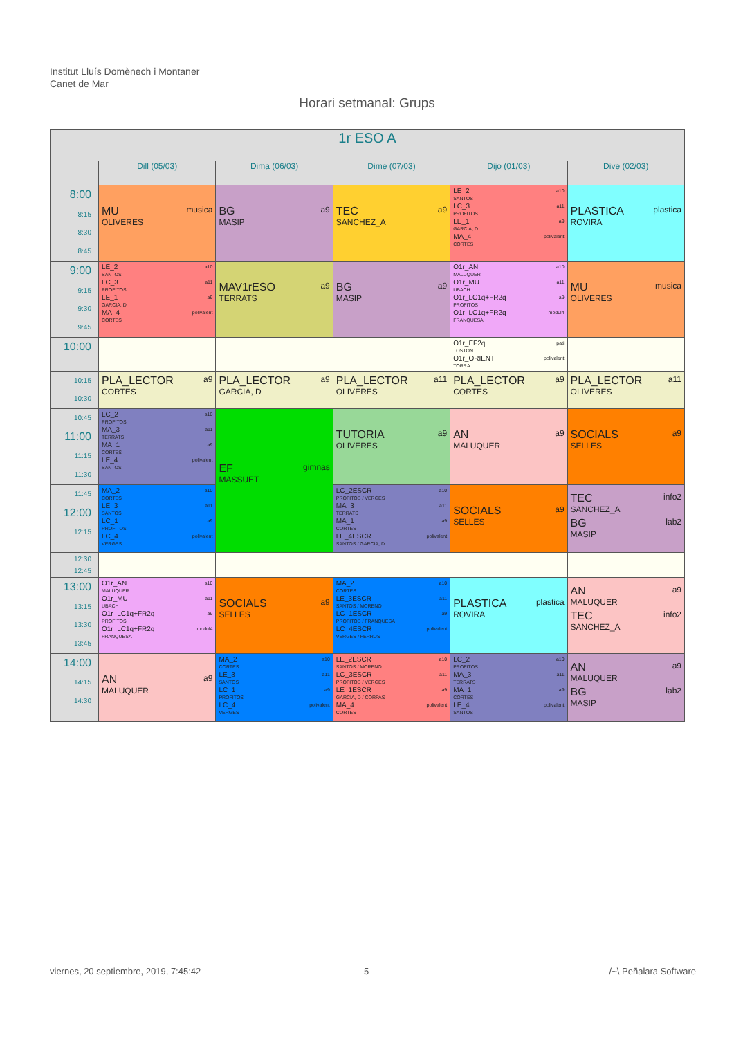Institut Lluís Domènech i Montaner
Canet de Mar
Horari setmanal: Grups
| 1r ESO A | | | | | |
| --- | --- | --- | --- | --- | --- |
| | Dill (05/03) | Dima (06/03) | Dime (07/03) | Dijo (01/03) | Dive (02/03) |
| 8:00 8:15 8:30 8:45 | MU musica OLIVERES | BG a9 MASIP | TEC a9 SANCHEZ_A | LE_2 a10 SANTOS LC_3 a11 PROFITOS LE_1 a9 GARCIA, D MA_4 polivalent CORTES | PLASTICA plastica ROVIRA |
| 9:00 9:15 9:30 9:45 | LE_2 a10 SANTOS LC_3 a11 PROFITOS LE_1 a9 GARCIA, D MA_4 polivalent CORTES | MAV1rESO a9 TERRATS | BG a9 MASIP | O1r_AN a10 MALUQUER O1r_MU a11 UBACH O1r_LC1q+FR2q a9 PROFITOS O1r_LC1q+FR2q modul4 FRANQUESA | MU musica OLIVERES |
| 10:00 | | | | O1r_EF2q pati TOSTON O1r_ORIENT polivalent TORRA | |
| 10:15 10:30 | PLA_LECTOR a9 CORTES | PLA_LECTOR a9 GARCIA, D | PLA_LECTOR a11 OLIVERES | PLA_LECTOR a9 CORTES | PLA_LECTOR a11 OLIVERES |
| 10:45 11:00 11:15 11:30 | LC_2 a10 PROFITOS MA_3 a11 TERRATS MA_1 a9 CORTES LE_4 polivalent SANTOS | EF gimnas MASSUET | TUTORIA a9 OLIVERES | AN a9 MALUQUER | SOCIALS a9 SELLES |
| 11:45 12:00 12:15 | MA_2 a10 CORTES LE_3 a11 SANTOS LC_1 a9 PROFITOS LC_4 polivalent VERGES | | LC_2ESCR a10 PROFITOS / VERGES MA_3 a11 TERRATS MA_1 a9 CORTES LE_4ESCR polivalent SANTOS / GARCIA, D | SOCIALS a9 SELLES | TEC info2 SANCHEZ_A BG lab2 MASIP |
| 12:30 12:45 | | | | | |
| 13:00 13:15 13:30 13:45 | O1r_AN a10 MALUQUER O1r_MU a11 UBACH O1r_LC1q+FR2q a9 PROFITOS O1r_LC1q+FR2q modul4 FRANQUESA | SOCIALS a9 SELLES | MA_2 a10 CORTES LE_3ESCR a11 SANTOS / MORENO LC_1ESCR a9 PROFITOS / FRANQUESA LC_4ESCR polivalent VERGES / FERRUS | PLASTICA plastica ROVIRA | AN a9 MALUQUER TEC info2 SANCHEZ_A |
| 14:00 14:15 14:30 | AN a9 MALUQUER | MA_2 a10 CORTES LE_3 a11 SANTOS LC_1 a9 PROFITOS LC_4 polivalent VERGES | LE_2ESCR a10 SANTOS / MORENO LC_3ESCR a11 PROFITOS / VERGES LE_1ESCR a9 GARCIA, D / CORPAS MA_4 polivalent CORTES | LC_2 a10 PROFITOS MA_3 a11 TERRATS MA_1 a9 CORTES LE_4 polivalent SANTOS | AN a9 MALUQUER BG lab2 MASIP |
viernes, 20 septiembre, 2019, 7:45:42
5 /~\ Peñalara Software